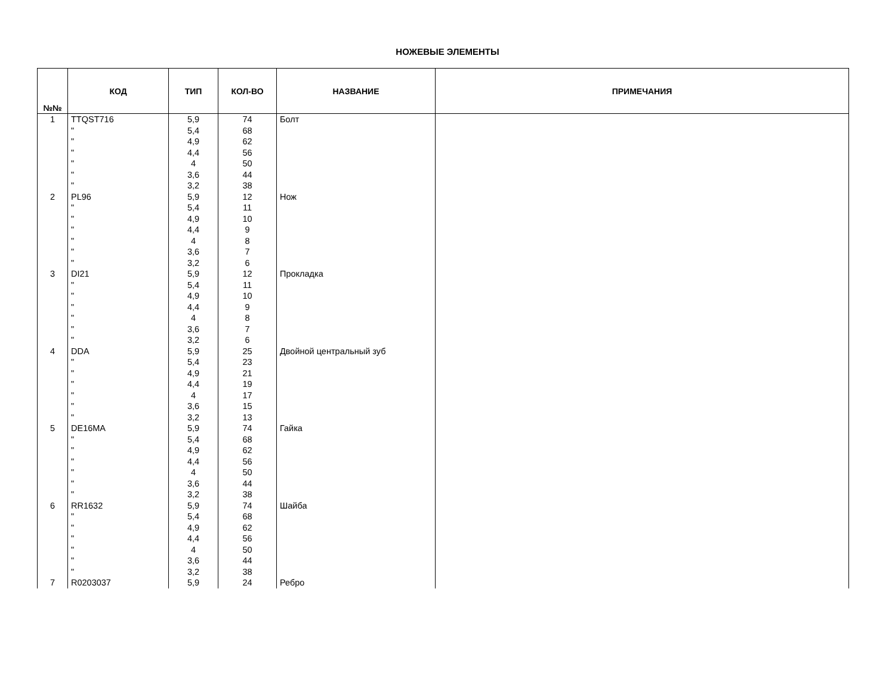НОЖЕВЫЕ ЭЛЕМЕНТЫ
| №№ | КОД | ТИП | КОЛ-ВО | НАЗВАНИЕ | ПРИМЕЧАНИЯ |
| --- | --- | --- | --- | --- | --- |
| 1 | TTQST716 | 5,9 | 74 | Болт | |
| | " | 5,4 | 68 | | |
| | " | 4,9 | 62 | | |
| | " | 4,4 | 56 | | |
| | " | 4 | 50 | | |
| | " | 3,6 | 44 | | |
| | " | 3,2 | 38 | | |
| 2 | PL96 | 5,9 | 12 | Нож | |
| | " | 5,4 | 11 | | |
| | " | 4,9 | 10 | | |
| | " | 4,4 | 9 | | |
| | " | 4 | 8 | | |
| | " | 3,6 | 7 | | |
| | " | 3,2 | 6 | | |
| 3 | DI21 | 5,9 | 12 | Прокладка | |
| | " | 5,4 | 11 | | |
| | " | 4,9 | 10 | | |
| | " | 4,4 | 9 | | |
| | " | 4 | 8 | | |
| | " | 3,6 | 7 | | |
| | " | 3,2 | 6 | | |
| 4 | DDA | 5,9 | 25 | Двойной центральный зуб | |
| | " | 5,4 | 23 | | |
| | " | 4,9 | 21 | | |
| | " | 4,4 | 19 | | |
| | " | 4 | 17 | | |
| | " | 3,6 | 15 | | |
| | " | 3,2 | 13 | | |
| 5 | DE16MA | 5,9 | 74 | Гайка | |
| | " | 5,4 | 68 | | |
| | " | 4,9 | 62 | | |
| | " | 4,4 | 56 | | |
| | " | 4 | 50 | | |
| | " | 3,6 | 44 | | |
| | " | 3,2 | 38 | | |
| 6 | RR1632 | 5,9 | 74 | Шайба | |
| | " | 5,4 | 68 | | |
| | " | 4,9 | 62 | | |
| | " | 4,4 | 56 | | |
| | " | 4 | 50 | | |
| | " | 3,6 | 44 | | |
| | " | 3,2 | 38 | | |
| 7 | R0203037 | 5,9 | 24 | Ребро | |